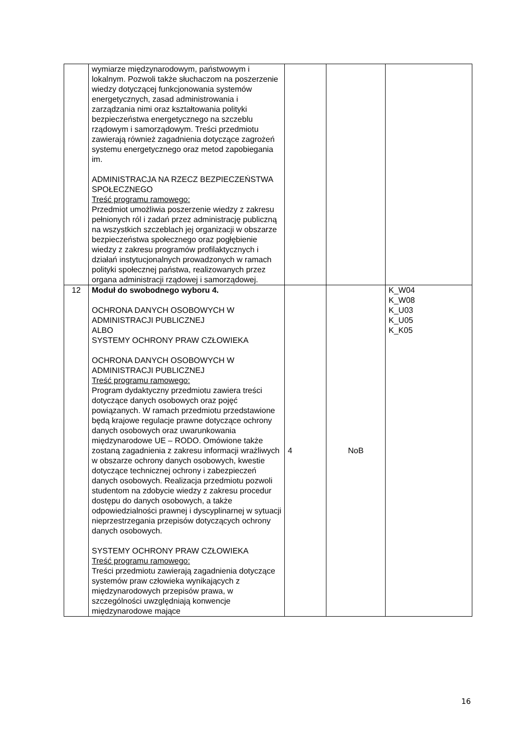| | wymiarze międzynarodowym, państwowym i lokalnym. Pozwoli także słuchaczom na poszerzenie wiedzy dotyczącej funkcjonowania systemów energetycznych, zasad administrowania i zarządzania nimi oraz kształtowania polityki bezpieczeństwa energetycznego na szczeblu rządowym i samorządowym. Treści przedmiotu zawierają również zagadnienia dotyczące zagrożeń systemu energetycznego oraz metod zapobiegania im. ADMINISTRACJA NA RZECZ BEZPIECZEŃSTWA SPOŁECZNEGO Treść programu ramowego: Przedmiot umożliwia poszerzenie wiedzy z zakresu pełnionych ról i zadań przez administrację publiczną na wszystkich szczeblach jej organizacji w obszarze bezpieczeństwa społecznego oraz pogłębienie wiedzy z zakresu programów profilaktycznych i działań instytucjonalnych prowadzonych w ramach polityki społecznej państwa, realizowanych przez organa administracji rządowej i samorządowej. | | | |
| 12 | Moduł do swobodnego wyboru 4. OCHRONA DANYCH OSOBOWYCH W ADMINISTRACJI PUBLICZNEJ ALBO SYSTEMY OCHRONY PRAW CZŁOWIEKA OCHRONA DANYCH OSOBOWYCH W ADMINISTRACJI PUBLICZNEJ Treść programu ramowego: Program dydaktyczny przedmiotu zawiera treści dotyczące danych osobowych oraz pojęć powiązanych. W ramach przedmiotu przedstawione będą krajowe regulacje prawne dotyczące ochrony danych osobowych oraz uwarunkowania międzynarodowe UE – RODO. Omówione także zostaną zagadnienia z zakresu informacji wrażliwych w obszarze ochrony danych osobowych, kwestie dotyczące technicznej ochrony i zabezpieczeń danych osobowych. Realizacja przedmiotu pozwoli studentom na zdobycie wiedzy z zakresu procedur dostępu do danych osobowych, a także odpowiedzialności prawnej i dyscyplinarnej w sytuacji nieprzestrzegania przepisów dotyczących ochrony danych osobowych. SYSTEMY OCHRONY PRAW CZŁOWIEKA Treść programu ramowego: Treści przedmiotu zawierają zagadnienia dotyczące systemów praw człowieka wynikających z międzynarodowych przepisów prawa, w szczególności uwzględniają konwencje międzynarodowe mające | 4 | NoB | K_W04 K_W08 K_U03 K_U05 K_K05 |
16